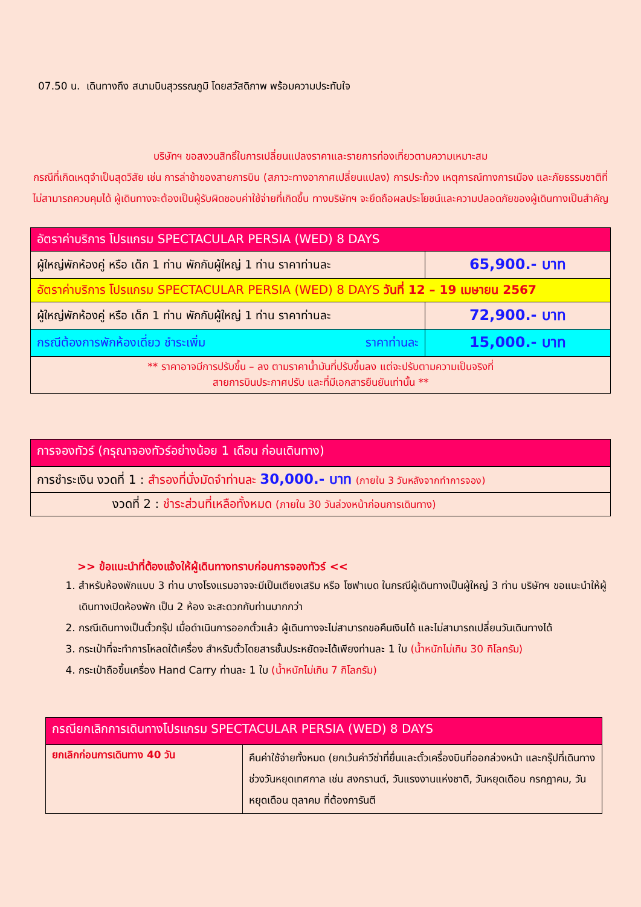07.50 น. เดินทางถึง สนามบินสุวรรณภูมิ โดยสวัสดิภาพ พร้อมความประทับใจ
บริษัทฯ ขอสงวนสิทธิ์ในการเปลี่ยนแปลงราคาและรายการท่องเที่ยวตามความเหมาะสม
กรณีที่เกิดเหตุจำเป็นสุดวิสัย เช่น การล่าช้าของสายการบิน (สภาวะทางอากาศเปลี่ยนแปลง) การประท้วง เหตุการณ์ทางการเมือง และภัยธรรมชาติที่ไม่สามารถควบคุมได้ ผู้เดินทางจะต้องเป็นผู้รับผิดชอบค่าใช้จ่ายที่เกิดขึ้น ทางบริษัทฯ จะยึดถือผลประโยชน์และความปลอดภัยของผู้เดินทางเป็นสำคัญ
| อัตราค่าบริการ โปรแกรม SPECTACULAR PERSIA (WED) 8 DAYS | |
| ผู้ใหญ่พักห้องคู่ หรือ เด็ก 1 ท่าน พักกับผู้ใหญ่ 1 ท่าน ราคาท่านละ | 65,900.- บาท |
| อัตราค่าบริการ โปรแกรม SPECTACULAR PERSIA (WED) 8 DAYS วันที่ 12 – 19 เมษายน 2567 | |
| ผู้ใหญ่พักห้องคู่ หรือ เด็ก 1 ท่าน พักกับผู้ใหญ่ 1 ท่าน ราคาท่านละ | 72,900.- บาท |
| กรณีต้องการพักห้องเดี่ยว ชำระเพิ่ม ราคาท่านละ | 15,000.- บาท |
| ** ราคาอาจมีการปรับขึ้น – ลง ตามราคาน้ำมันที่ปรับขึ้นลง แต่จะปรับตามความเป็นจริงที่ สายการบินประกาศปรับ และที่มีเอกสารยืนยันเท่านั้น ** | |
| การจองทัวร์ (กรุณาจองทัวร์อย่างน้อย 1 เดือน ก่อนเดินทาง) |
| การชำระเงิน งวดที่ 1 : สำรองที่นั่งมัดจำท่านละ 30,000.- บาท (ภายใน 3 วันหลังจากทำการจอง) |
| งวดที่ 2 : ชำระส่วนที่เหลือทั้งหมด (ภายใน 30 วันล่วงหน้าก่อนการเดินทาง) |
>> ข้อแนะนำที่ต้องแจ้งให้ผู้เดินทางทราบก่อนการจองทัวร์ <<
1. สำหรับห้องพักแบบ 3 ท่าน บางโรงแรมอาจจะมีเป็นเตียงเสริม หรือ โซฟาเบด ในกรณีผู้เดินทางเป็นผู้ใหญ่ 3 ท่าน บริษัทฯ ขอแนะนำให้ผู้เดินทางเปิดห้องพัก เป็น 2 ห้อง จะสะดวกกับท่านมากกว่า
2. กรณีเดินทางเป็นตั๋วกรุ๊ป เมื่อดำเนินการออกตั๋วแล้ว ผู้เดินทางจะไม่สามารถขอคืนเงินได้ และไม่สามารถเปลี่ยนวันเดินทางได้
3. กระเป๋าที่จะทำการโหลดใต้เครื่อง สำหรับตั๋วโดยสารชั้นประหยัดจะได้เพียงท่านละ 1 ใบ (น้ำหนักไม่เกิน 30 กิโลกรัม)
4. กระเป๋าถือขึ้นเครื่อง Hand Carry ท่านละ 1 ใบ (น้ำหนักไม่เกิน 7 กิโลกรัม)
| กรณียกเลิกการเดินทางโปรแกรม SPECTACULAR PERSIA (WED) 8 DAYS | |
| ยกเลิกก่อนการเดินทาง 40 วัน | คืนค่าใช้จ่ายทั้งหมด (ยกเว้นค่าวีซ่าที่ยื่นและตั๋วเครื่องบินที่ออกล่วงหน้า และกรุ๊ปที่เดินทางช่วงวันหยุดเทศกาล เช่น สงกรานต์, วันแรงงานแห่งชาติ, วันหยุดเดือน กรกฎาคม, วันหยุดเดือน ตุลาคม ที่ต้องการันตี |